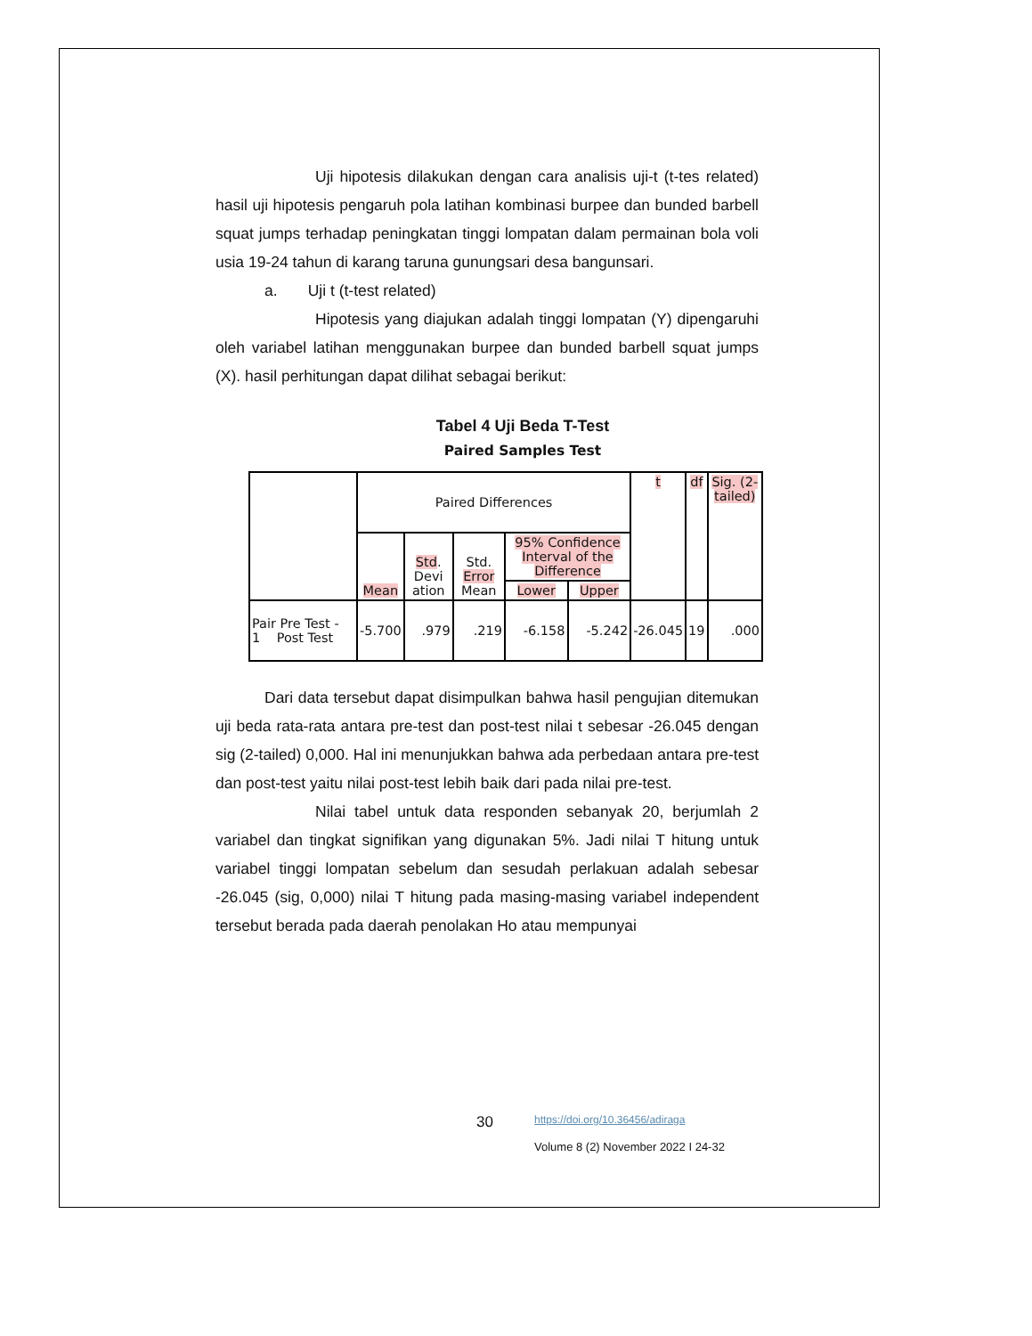Uji hipotesis dilakukan dengan cara analisis uji-t (t-tes related) hasil uji hipotesis pengaruh pola latihan kombinasi burpee dan bunded barbell squat jumps terhadap peningkatan tinggi lompatan dalam permainan bola voli usia 19-24 tahun di karang taruna gunungsari desa bangunsari.
a. Uji t (t-test related)
Hipotesis yang diajukan adalah tinggi lompatan (Y) dipengaruhi oleh variabel latihan menggunakan burpee dan bunded barbell squat jumps (X). hasil perhitungan dapat dilihat sebagai berikut:
Tabel 4 Uji Beda T-Test
Paired Samples Test
| | Paired Differences | | | | | t | df | Sig. (2-tailed) |
| --- | --- | --- | --- | --- | --- | --- | --- | --- |
| | Mean | Std . Devi ation | Std. Error Mean | 95% Confidence Interval of the Difference | | | | |
| | | | | Lower | Upper | | | |
| Pair Pre Test - 1 Post Test | -5.700 | .979 | .219 | -6.158 | -5.242 | -26.045 | 19 | .000 |
Dari data tersebut dapat disimpulkan bahwa hasil pengujian ditemukan uji beda rata-rata antara pre-test dan post-test nilai t sebesar -26.045 dengan sig (2-tailed) 0,000. Hal ini menunjukkan bahwa ada perbedaan antara pre-test dan post-test yaitu nilai post-test lebih baik dari pada nilai pre-test.
Nilai tabel untuk data responden sebanyak 20, berjumlah 2 variabel dan tingkat signifikan yang digunakan 5%. Jadi nilai T hitung untuk variabel tinggi lompatan sebelum dan sesudah perlakuan adalah sebesar -26.045 (sig, 0,000) nilai T hitung pada masing-masing variabel independent tersebut berada pada daerah penolakan Ho atau mempunyai
30
https://doi.org/10.36456/adiraga
Volume 8 (2) November 2022 I 24-32